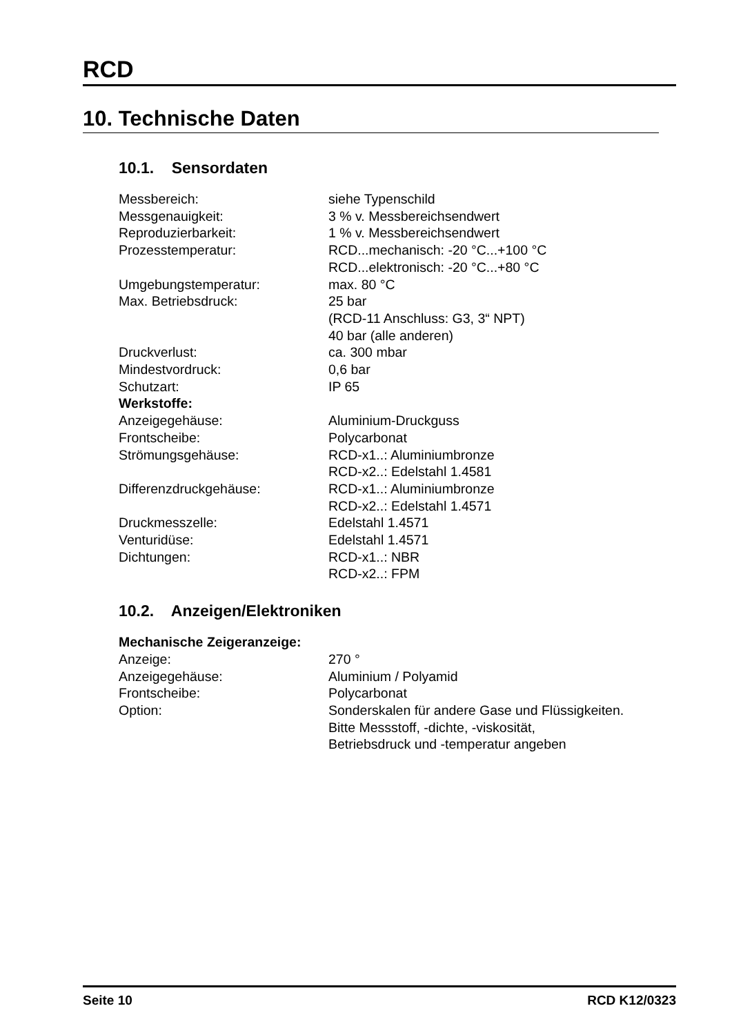RCD
10. Technische Daten
10.1. Sensordaten
| Messbereich: | siehe Typenschild |
| Messgenauigkeit: | 3 % v. Messbereichsendwert |
| Reproduzierbarkeit: | 1 % v. Messbereichsendwert |
| Prozesstemperatur: | RCD...mechanisch: -20 °C...+100 °C RCD...elektronisch: -20 °C...+80 °C |
| Umgebungstemperatur: | max. 80 °C |
| Max. Betriebsdruck: | 25 bar (RCD-11 Anschluss: G3, 3“ NPT) 40 bar (alle anderen) |
| Druckverlust: | ca. 300 mbar |
| Mindestvordruck: | 0,6 bar |
| Schutzart: | IP 65 |
| Werkstoffe: | |
| Anzeigegehäuse: | Aluminium-Druckguss |
| Frontscheibe: | Polycarbonat |
| Strömungsgehäuse: | RCD-x1..: Aluminiumbronze RCD-x2..: Edelstahl 1.4581 |
| Differenzdruckgehäuse: | RCD-x1..: Aluminiumbronze RCD-x2..: Edelstahl 1.4571 |
| Druckmesszelle: | Edelstahl 1.4571 |
| Venturidüse: | Edelstahl 1.4571 |
| Dichtungen: | RCD-x1..: NBR RCD-x2..: FPM |
10.2. Anzeigen/Elektroniken
| Mechanische Zeigeranzeige: | |
| Anzeige: | 270 ° |
| Anzeigegehäuse: | Aluminium / Polyamid |
| Frontscheibe: | Polycarbonat |
| Option: | Sonderskalen für andere Gase und Flüssigkeiten. Bitte Messstoff, -dichte, -viskosität, Betriebsdruck und -temperatur angeben |
Seite 10 RCD K12/0323